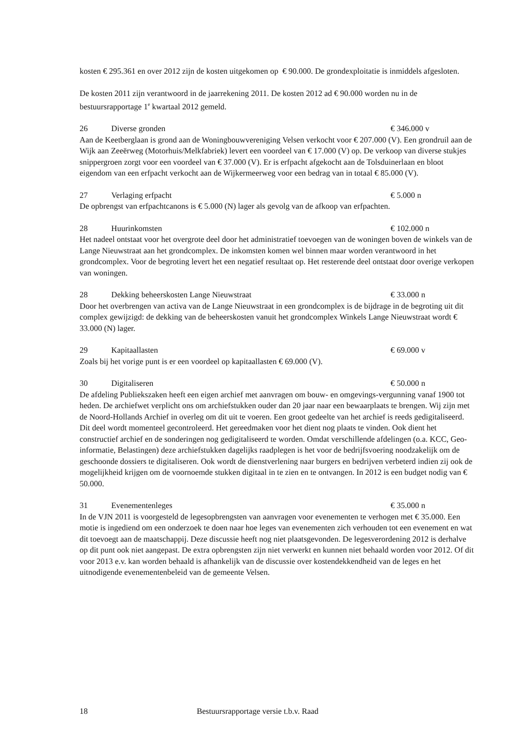kosten € 295.361 en over 2012 zijn de kosten uitgekomen op € 90.000. De grondexploitatie is inmiddels afgesloten.
De kosten 2011 zijn verantwoord in de jaarrekening 2011. De kosten 2012 ad € 90.000 worden nu in de bestuursrapportage 1<sup>e</sup> kwartaal 2012 gemeld.
26 Diverse gronden € 346.000 v
Aan de Keetberglaan is grond aan de Woningbouwvereniging Velsen verkocht voor € 207.000 (V). Een grondruil aan de Wijk aan Zeeërweg (Motorhuis/Melkfabriek) levert een voordeel van € 17.000 (V) op. De verkoop van diverse stukjes snippergroen zorgt voor een voordeel van € 37.000 (V). Er is erfpacht afgekocht aan de Tolsduinerlaan en bloot eigendom van een erfpacht verkocht aan de Wijkermeerweg voor een bedrag van in totaal € 85.000 (V).
27 Verlaging erfpacht € 5.000 n
De opbrengst van erfpachtcanons is € 5.000 (N) lager als gevolg van de afkoop van erfpachten.
28 Huurinkomsten € 102.000 n
Het nadeel ontstaat voor het overgrote deel door het administratief toevoegen van de woningen boven de winkels van de Lange Nieuwstraat aan het grondcomplex. De inkomsten komen wel binnen maar worden verantwoord in het grondcomplex. Voor de begroting levert het een negatief resultaat op. Het resterende deel ontstaat door overige verkopen van woningen.
28 Dekking beheerskosten Lange Nieuwstraat € 33.000 n
Door het overbrengen van activa van de Lange Nieuwstraat in een grondcomplex is de bijdrage in de begroting uit dit complex gewijzigd: de dekking van de beheerskosten vanuit het grondcomplex Winkels Lange Nieuwstraat wordt € 33.000 (N) lager.
29 Kapitaallasten € 69.000 v
Zoals bij het vorige punt is er een voordeel op kapitaallasten € 69.000 (V).
30 Digitaliseren € 50.000 n
De afdeling Publiekszaken heeft een eigen archief met aanvragen om bouw- en omgevings-vergunning vanaf 1900 tot heden. De archiefwet verplicht ons om archiefstukken ouder dan 20 jaar naar een bewaarplaats te brengen. Wij zijn met de Noord-Hollands Archief in overleg om dit uit te voeren. Een groot gedeelte van het archief is reeds gedigitaliseerd. Dit deel wordt momenteel gecontroleerd. Het gereedmaken voor het dient nog plaats te vinden. Ook dient het constructief archief en de sonderingen nog gedigitaliseerd te worden. Omdat verschillende afdelingen (o.a. KCC, Geo-informatie, Belastingen) deze archiefstukken dagelijks raadplegen is het voor de bedrijfsvoering noodzakelijk om de geschoonde dossiers te digitaliseren. Ook wordt de dienstverlening naar burgers en bedrijven verbeterd indien zij ook de mogelijkheid krijgen om de voornoemde stukken digitaal in te zien en te ontvangen. In 2012 is een budget nodig van € 50.000.
31 Evenementenleges € 35.000 n
In de VJN 2011 is voorgesteld de legesopbrengsten van aanvragen voor evenementen te verhogen met € 35.000. Een motie is ingediend om een onderzoek te doen naar hoe leges van evenementen zich verhouden tot een evenement en wat dit toevoegt aan de maatschappij. Deze discussie heeft nog niet plaatsgevonden. De legesverordening 2012 is derhalve op dit punt ook niet aangepast. De extra opbrengsten zijn niet verwerkt en kunnen niet behaald worden voor 2012. Of dit voor 2013 e.v. kan worden behaald is afhankelijk van de discussie over kostendekkendheid van de leges en het uitnodigende evenementenbeleid van de gemeente Velsen.
18 Bestuursrapportage versie t.b.v. Raad